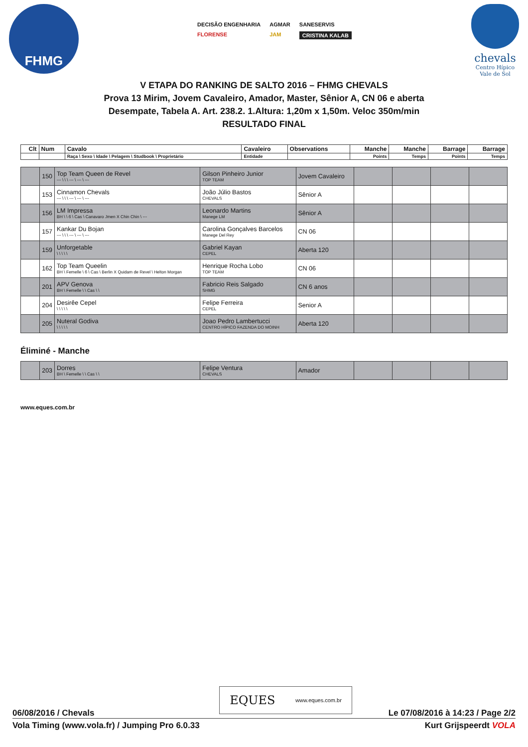FHMG
DECISÃO ENGENHARIA AGMAR SANESERVIS FLORENSE JAM CRISTINA KALAB
chevals
Centro Hípico Vale de Sol
V ETAPA DO RANKING DE SALTO 2016 – FHMG CHEVALS
Prova 13 Mirim, Jovem Cavaleiro, Amador, Master, Sênior A, CN 06 e aberta
Desempate, Tabela A. Art. 238.2. 1.Altura: 1,20m x 1,50m. Veloc 350m/min
RESULTADO FINAL
| Clt | Num | Cavalo | Cavaleiro | Observations | Manche | Manche | Barrage | Barrage |
| --- | --- | --- | --- | --- | --- | --- | --- | --- |
| | | Raça \ Sexo \ Idade \ Pelagem \ Studbook \ Proprietário | Entidade | | Points | Temps | Points | Temps |
| | 150 | Top Team Queen de Revel --- \ \ \ --- \ --- \ --- | Gilson Pinheiro Junior TOP TEAM | Jovem Cavaleiro | | | | |
| | 153 | Cinnamon Chevals --- \ \ \ --- \ --- \ --- | João Júlio Bastos CHEVALS | Sênior A | | | | |
| | 156 | LM Impressa BH \ \ 6 \ Cas \ Canavaro Jmen X Chin Chin \ --- | Leonardo Martins Manege LM | Sênior A | | | | |
| | 157 | Kankar Du Bojan --- \ \ \ --- \ --- \ --- | Carolina Gonçalves Barcelos Manege Del Rey | CN 06 | | | | |
| | 159 | Unforgetable \ \ \ \ \ | Gabriel Kayan CEPEL | Aberta 120 | | | | |
| | 162 | Top Team Queelin BH \ Femelle \ 6 \ Cas \ Berlin X Quidam de Revel \ Helton Morgan | Henrique Rocha Lobo TOP TEAM | CN 06 | | | | |
| | 201 | APV Genova BH \ Femelle \ \ Cas \ \ | Fabricio Reis Salgado SHMG | CN 6 anos | | | | |
| | 204 | Desirêe Cepel \ \ \ \ \ | Felipe Ferreira CEPEL | Senior A | | | | |
| | 205 | Nuteral Godiva \ \ \ \ \ | Joao Pedro Lambertucci CENTRO HÍPICO FAZENDA DO MOINH | Aberta 120 | | | | |
Éliminé - Manche
| | 203 | Dorres BH \ Femelle \ \ Cas \ \ | Felipe Ventura CHEVALS | Amador | | | | |
www.eques.com.br
EQUES www.eques.com.br
06/08/2016 / Chevals Le 07/08/2016 à 14:23 / Page 2/2
Vola Timing (www.vola.fr) / Jumping Pro 6.0.33 Kurt Grijspeerdt VOLA